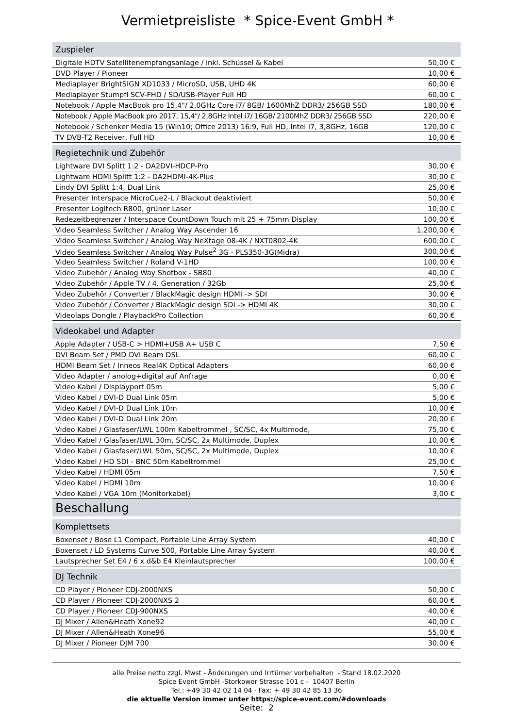Vermietpreisliste * Spice-Event GmbH *
| Zuspieler | |
| Digitale HDTV Satellitenempfangsanlage / inkl. Schüssel & Kabel | 50,00 € |
| DVD Player / Pioneer | 10,00 € |
| Mediaplayer BrightSIGN XD1033 / MicroSD, USB, UHD 4K | 60,00 € |
| Mediaplayer Stumpfl SCV-FHD / SD/USB-Player Full HD | 60,00 € |
| Notebook / Apple MacBook pro 15,4"/ 2,0GHz Core i7/ 8GB/ 1600MhZ DDR3/ 256GB SSD | 180,00 € |
| Notebook / Apple MacBook pro 2017, 15,4"/ 2,8GHz Intel i7/ 16GB/ 2100MhZ DDR3/ 256GB SSD | 220,00 € |
| Notebook / Schenker Media 15 (Win10; Office 2013) 16:9, Full HD, Intel i7, 3,8GHz, 16GB | 120,00 € |
| TV DVB-T2 Receiver, Full HD | 10,00 € |
| Regietechnik und Zubehör | |
| Lightware DVI Splitt 1:2 - DA2DVI-HDCP-Pro | 30,00 € |
| Lightware HDMI Splitt 1:2 - DA2HDMI-4K-Plus | 30,00 € |
| Lindy DVI Splitt 1:4, Dual Link | 25,00 € |
| Presenter Interspace MicroCue2-L / Blackout deaktiviert | 50,00 € |
| Presenter Logitech R800, grüner Laser | 10,00 € |
| Redezeitbegrenzer / Interspace CountDown Touch mit 25 + 75mm Display | 100,00 € |
| Video Seamless Switcher / Analog Way Ascender 16 | 1.200,00 € |
| Video Seamless Switcher / Analog Way NeXtage 08-4K / NXT0802-4K | 600,00 € |
| Video Seamless Switcher / Analog Way Pulse<sup>2</sup> 3G - PLS350-3G(Midra) | 300,00 € |
| Video Seamless Switcher / Roland V-1HD | 100,00 € |
| Video Zubehör / Analog Way Shotbox - SB80 | 40,00 € |
| Video Zubehör / Apple TV / 4. Generation / 32Gb | 25,00 € |
| Video Zubehör / Converter / BlackMagic design HDMI -> SDI | 30,00 € |
| Video Zubehör / Converter / BlackMagic design SDI -> HDMI 4K | 30,00 € |
| Videolaps Dongle / PlaybackPro Collection | 60,00 € |
| Videokabel und Adapter | |
| Apple Adapter / USB-C > HDMI+USB A+ USB C | 7,50 € |
| DVI Beam Set / PMD DVI Beam DSL | 60,00 € |
| HDMI Beam Set / Inneos Real4K Optical Adapters | 60,00 € |
| Video Adapter / anolog+digital auf Anfrage | 0,00 € |
| Video Kabel / Displayport 05m | 5,00 € |
| Video Kabel / DVI-D Dual Link 05m | 5,00 € |
| Video Kabel / DVI-D Dual Link 10m | 10,00 € |
| Video Kabel / DVI-D Dual Link 20m | 20,00 € |
| Video Kabel / Glasfaser/LWL 100m Kabeltrommel , SC/SC, 4x Multimode, | 75,00 € |
| Video Kabel / Glasfaser/LWL 30m, SC/SC, 2x Multimode, Duplex | 10,00 € |
| Video Kabel / Glasfaser/LWL 50m, SC/SC, 2x Multimode, Duplex | 10,00 € |
| Video Kabel / HD SDI - BNC 50m Kabeltrommel | 25,00 € |
| Video Kabel / HDMI 05m | 7,50 € |
| Video Kabel / HDMI 10m | 10,00 € |
| Video Kabel / VGA 10m (Monitorkabel) | 3,00 € |
| Beschallung | |
| Komplettsets | |
| Boxenset / Bose L1 Compact, Portable Line Array System | 40,00 € |
| Boxenset / LD Systems Curve 500, Portable Line Array System | 40,00 € |
| Lautsprecher Set E4 / 6 x d&b E4 Kleinlautsprecher | 100,00 € |
| DJ Technik | |
| CD Player / Pioneer CDJ-2000NXS | 50,00 € |
| CD Player / Pioneer CDJ-2000NXS 2 | 60,00 € |
| CD Player / Pioneer CDJ-900NXS | 40,00 € |
| DJ Mixer / Allen&Heath Xone92 | 40,00 € |
| DJ Mixer / Allen&Heath Xone96 | 55,00 € |
| DJ Mixer / Pioneer DJM 700 | 30,00 € |
alle Preise netto zzgl. Mwst - Änderungen und Irrtümer vorbehalten - Stand 18.02.2020
Spice Event GmbH -Storkower Strasse 101 c - 10407 Berlin
Tel.: +49 30 42 02 14 04 - Fax: + 49 30 42 85 13 36
die aktuelle Version immer unter https://spice-event.com/#downloads
Seite: 2